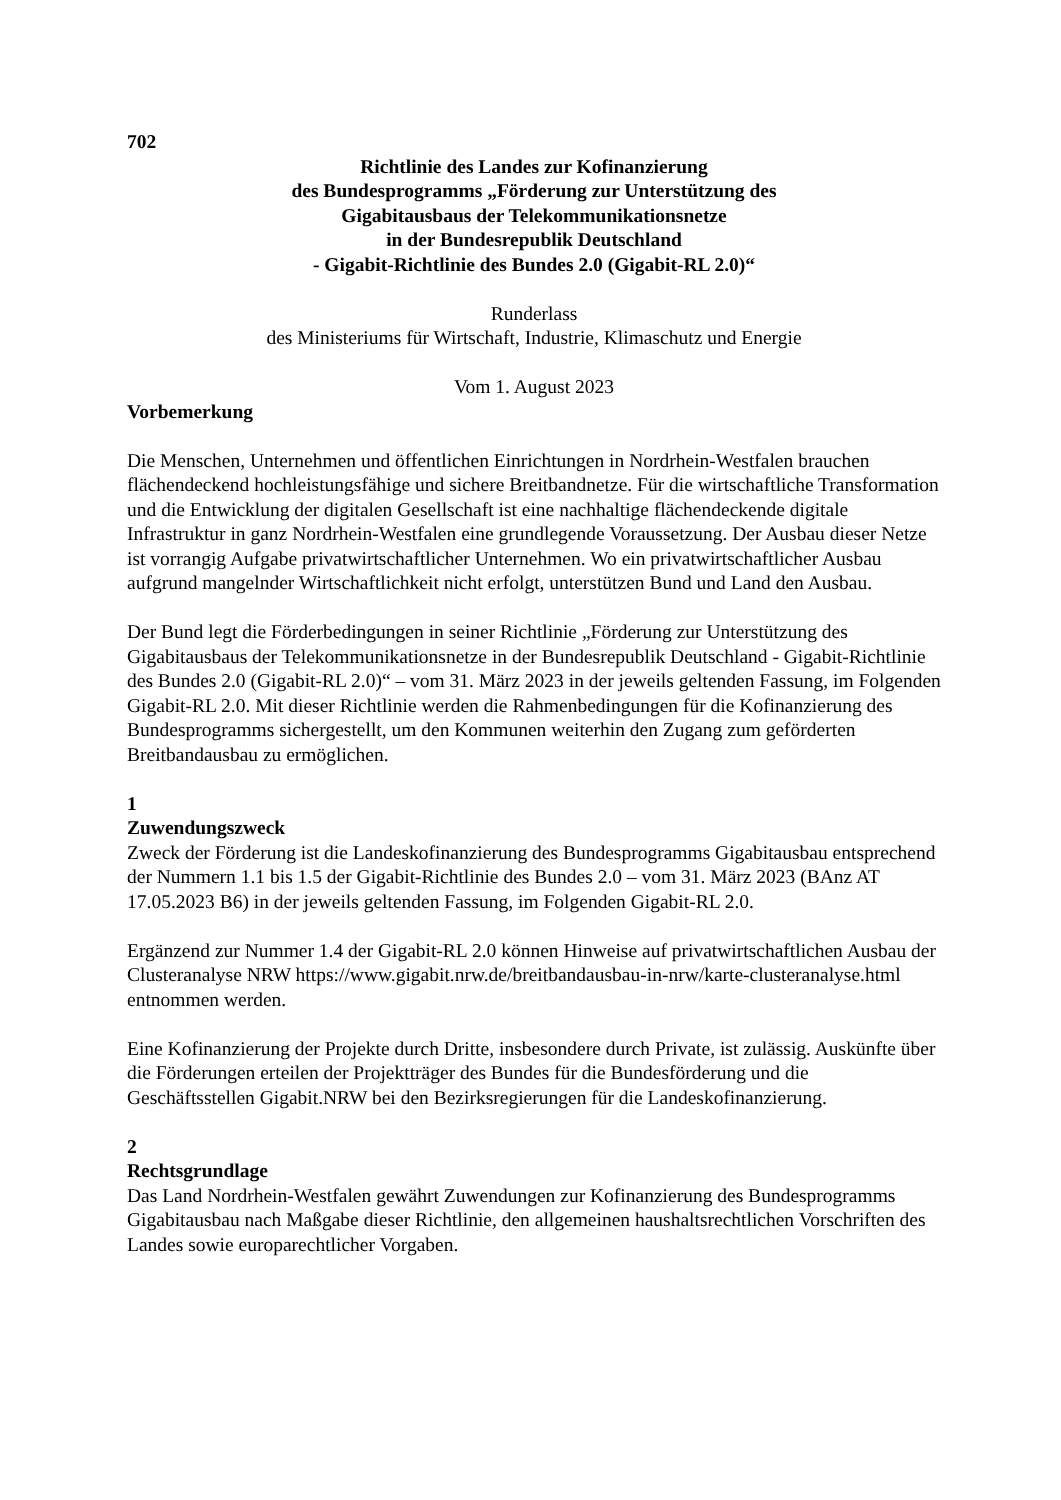702
Richtlinie des Landes zur Kofinanzierung
des Bundesprogramms „Förderung zur Unterstützung des
Gigabitausbaus der Telekommunikationsnetze
in der Bundesrepublik Deutschland
- Gigabit-Richtlinie des Bundes 2.0 (Gigabit-RL 2.0)“
Runderlass
des Ministeriums für Wirtschaft, Industrie, Klimaschutz und Energie
Vom 1. August 2023
Vorbemerkung
Die Menschen, Unternehmen und öffentlichen Einrichtungen in Nordrhein-Westfalen brauchen flächendeckend hochleistungsfähige und sichere Breitbandnetze. Für die wirtschaftliche Transformation und die Entwicklung der digitalen Gesellschaft ist eine nachhaltige flächendeckende digitale Infrastruktur in ganz Nordrhein-Westfalen eine grundlegende Voraussetzung. Der Ausbau dieser Netze ist vorrangig Aufgabe privatwirtschaftlicher Unternehmen. Wo ein privatwirtschaftlicher Ausbau aufgrund mangelnder Wirtschaftlichkeit nicht erfolgt, unterstützen Bund und Land den Ausbau.
Der Bund legt die Förderbedingungen in seiner Richtlinie „Förderung zur Unterstützung des Gigabitausbaus der Telekommunikationsnetze in der Bundesrepublik Deutschland - Gigabit-Richtlinie des Bundes 2.0 (Gigabit-RL 2.0)“ – vom 31. März 2023 in der jeweils geltenden Fassung, im Folgenden Gigabit-RL 2.0. Mit dieser Richtlinie werden die Rahmenbedingungen für die Kofinanzierung des Bundesprogramms sichergestellt, um den Kommunen weiterhin den Zugang zum geförderten Breitbandausbau zu ermöglichen.
1
Zuwendungszweck
Zweck der Förderung ist die Landeskofinanzierung des Bundesprogramms Gigabitausbau entsprechend der Nummern 1.1 bis 1.5 der Gigabit-Richtlinie des Bundes 2.0 – vom 31. März 2023 (BAnz AT 17.05.2023 B6) in der jeweils geltenden Fassung, im Folgenden Gigabit-RL 2.0.
Ergänzend zur Nummer 1.4 der Gigabit-RL 2.0 können Hinweise auf privatwirtschaftlichen Ausbau der Clusteranalyse NRW https://www.gigabit.nrw.de/breitbandausbau-in-nrw/karte-clusteranalyse.html entnommen werden.
Eine Kofinanzierung der Projekte durch Dritte, insbesondere durch Private, ist zulässig. Auskünfte über die Förderungen erteilen der Projektträger des Bundes für die Bundesförderung und die Geschäftsstellen Gigabit.NRW bei den Bezirksregierungen für die Landeskofinanzierung.
2
Rechtsgrundlage
Das Land Nordrhein-Westfalen gewährt Zuwendungen zur Kofinanzierung des Bundesprogramms Gigabitausbau nach Maßgabe dieser Richtlinie, den allgemeinen haushaltsrechtlichen Vorschriften des Landes sowie europarechtlicher Vorgaben.